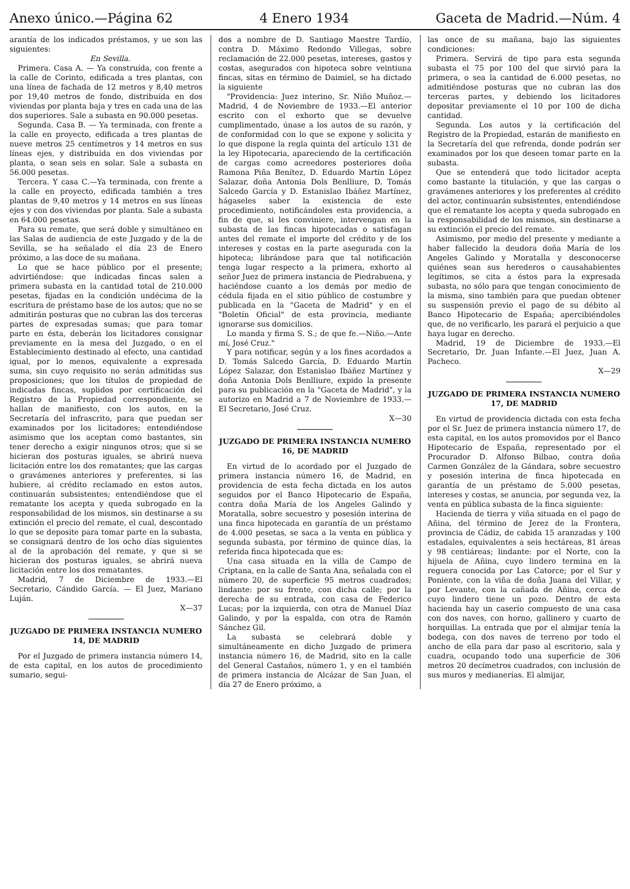Anexo único.—Página 62 4 Enero 1934 Gaceta de Madrid.—Núm. 4
arantía de los indicados préstamos, y ue son las siguientes:
En Sevilla.
Primera. Casa A. — Ya construída, con frente a la calle de Corinto, edificada a tres plantas, con una línea de fachada de 12 metros y 8,40 metros por 19,40 metros de fondo, distribuída en dos viviendas por planta baja y tres en cada una de las dos superiores. Sale a subasta en 90.000 pesetas.
Segunda. Casa B. — Ya terminada, con frente a la calle en proyecto, edificada a tres plantas de nueve metros 25 centímetros y 14 metros en sus líneas ejes, y distribuída en dos viviendas por planta, o sean seis en solar. Sale a subasta en 56.000 pesetas.
Tercera. Y casa C.—Ya terminada, con frente a la calle en proyecto, edificada también a tres plantas de 9,40 metros y 14 metros en sus líneas ejes y con dos viviendas por planta. Sale a subasta en 64.000 pesetas.
Para su remate, que será doble y simultáneo en las Salas de audiencia de este Juzgado y de la de Sevilla, se ha señalado el día 23 de Enero próximo, a las doce de su mañana.
Lo que se hace público por el presente; advirtiéndose: que indicadas fincas salen a primera subasta en la cantidad total de 210.000 pesetas, fijadas en la condición undécima de la escritura de préstamo base de los autos; que no se admitirán posturas que no cubran las dos terceras partes de expresadas sumas; que para tomar parte en ésta, deberán los licitadores consignar previamente en la mesa del Juzgado, o en el Establecimiento destinado al efecto, una cantidad igual, por lo menos, equivalente a expresada suma, sin cuyo requisito no serán admitidas sus proposiciones; que los títulos de propiedad de indicadas fincas, suplidos por certificación del Registro de la Propiedad correspondiente, se hallan de manifiesto, con los autos, en la Secretaría del infrascrito, para que puedan ser examinados por los licitadores; entendiéndose asimismo que los aceptan como bastantes, sin tener derecho a exigir ningunos otros; que si se hicieran dos posturas iguales, se abrirá nueva licitación entre los dos rematantes; que las cargas o gravámenes anteriores y preferentes, si las hubiere, al crédito reclamado en estos autos, continuarán subsistentes; entendiéndose que el rematante los acepta y queda subrogado en la responsabilidad de los mismos, sin destinarse a su extinción el precio del remate, el cual, descontado lo que se deposite para tomar parte en la subasta, se consignará dentro de los ocho días siguientes al de la aprobación del remate, y que si se hicieran dos posturas iguales, se abrirá nueva licitación entre los dos rematantes.
Madrid, 7 de Diciembre de 1933.—El Secretario, Cándido García. — El Juez, Mariano Luján.
X—37
JUZGADO DE PRIMERA INSTANCIA NUMERO 14, DE MADRID
Por el Juzgado de primera instancia número 14, de esta capital, en los autos de procedimiento sumario, segui-
dos a nombre de D. Santiago Maestre Tardío, contra D. Máximo Redondo Villegas, sobre reclamación de 22.000 pesetas, intereses, gastos y costas, asegurados con hipoteca sobre veintiuna fincas, sitas en término de Daimiel, se ha dictado la siguiente
"Providencia: Juez interino, Sr. Niño Muñoz.—Madrid, 4 de Noviembre de 1933.—El anterior escrito con el exhorto que se devuelve cumplimentado, únase a los autos de su razón, y de conformidad con lo que se expone y solicita y lo que dispone la regla quinta del artículo 131 de la ley Hipotecaria, apareciendo de la certificación de cargas como acreedores posteriores doña Ramona Piña Benítez, D. Eduardo Martín López Salazar, doña Antonia Dols Benlliure, D. Tomás Salcedo García y D. Estanislao Ibáñez Martínez, hágaseles saber la existencia de este procedimiento, notificándoles esta providencia, a fin de que, si les conviniere, intervengan en la subasta de las fincas hipotecadas o satisfagan antes del remate el importe del crédito y de los intereses y costas en la parte asegurada con la hipoteca; librándose para que tal notificación tenga lugar respecto a la primera, exhorto al señor Juez de primera instancia de Piedrabuena, y haciéndose cuanto a los demás por medio de cédula fijada en el sitio público de costumbre y publicada en la "Gaceta de Madrid" y en el "Boletín Oficial" de esta provincia, mediante ignorarse sus domicilios.
Lo manda y firma S. S.; de que fe.—Niño.—Ante mí, José Cruz."
Y para notificar, según y a los fines acordados a D. Tomás Salcedo García, D. Eduardo Martín López Salazar, don Estanislao Ibáñez Martínez y doña Antonia Dols Benlliure, expido la presente para su publicación en la "Gaceta de Madrid", y la autorizo en Madrid a 7 de Noviembre de 1933.—El Secretario, José Cruz.
X—30
JUZGADO DE PRIMERA INSTANCIA NUMERO 16, DE MADRID
En virtud de lo acordado por el Juzgado de primera instancia número 16, de Madrid, en providencia de esta fecha dictada en los autos seguidos por el Banco Hipotecario de España, contra doña María de los Angeles Galindo y Moratalla, sobre secuestro y posesión interina de una finca hipotecada en garantía de un préstamo de 4.000 pesetas, se saca a la venta en pública y segunda subasta, por término de quince días, la referida finca hipotecada que es:
Una casa situada en la villa de Campo de Criptana, en la calle de Santa Ana, señalada con el número 20, de superficie 95 metros cuadrados; lindante: por su frente, con dicha calle; por la derecha de su entrada, con casa de Federico Lucas; por la izquierda, con otra de Manuel Díaz Galindo, y por la espalda, con otra de Ramón Sánchez Gil.
La subasta se celebrará doble y simultáneamente en dicho Juzgado de primera instancia número 16, de Madrid, sito en la calle del General Castaños, número 1, y en el también de primera instancia de Alcázar de San Juan, el día 27 de Enero próximo, a
las once de su mañana, bajo las siguientes condiciones:
Primera. Servirá de tipo para esta segunda subasta el 75 por 100 del que sirvió para la primera, o sea la cantidad de 6.000 pesetas, no admitiéndose posturas que no cubran las dos terceras partes, y debiendo los licitadores depositar previamente el 10 por 100 de dicha cantidad.
Segunda. Los autos y la certificación del Registro de la Propiedad, estarán de manifiesto en la Secretaría del que refrenda, donde podrán ser examinados por los que deseen tomar parte en la subasta.
Que se entenderá que todo licitador acepta como bastante la titulación, y que las cargas o gravámenes anteriores y los preferentes al crédito del actor, continuarán subsistentes, entendiéndose que el rematante los acepta y queda subrogado en la responsabilidad de los mismos, sin destinarse a su extinción el precio del remate.
Asimismo, por medio del presente y mediante a haber fallecido la deudora doña María de los Angeles Galindo y Moratalla y desconocerse quiénes sean sus herederos o causahabientes legítimos, se cita a éstos para la expresada subasta, no sólo para que tengan conocimiento de la misma, sino también para que puedan obtener su suspensión previo el pago de su débito al Banco Hipotecario de España; apercibiéndoles que, de no verificarlo, les parará el perjuicio a que haya lugar en derecho.
Madrid, 19 de Diciembre de 1933.—El Secretario, Dr. Juan Infante.—El Juez, Juan A. Pacheco.
X—29
JUZGADO DE PRIMERA INSTANCIA NUMERO 17, DE MADRID
En virtud de providencia dictada con esta fecha por el Sr. Juez de primera instancia número 17, de esta capital, en los autos promovidos por el Banco Hipotecario de España, representado por el Procurador D. Alfonso Bilbao, contra doña Carmen González de la Gándara, sobre secuestro y posesión interina de finca hipotecada en garantía de un préstamo de 5.000 pesetas, intereses y costas, se anuncia, por segunda vez, la venta en pública subasta de la finca siguiente:
Hacienda de tierra y viña situada en el pago de Añina, del término de Jerez de la Frontera, provincia de Cádiz, de cabida 15 aranzadas y 100 estadales, equivalentes a seis hectáreas, 81 áreas y 98 centiáreas; lindante: por el Norte, con la hijuela de Añina, cuyo lindero termina en la reguera conocida por Las Catorce; por el Sur y Poniente, con la viña de doña Juana del Villar, y por Levante, con la cañada de Añina, cerca de cuyo lindero tiene un pozo. Dentro de esta hacienda hay un caserío compuesto de una casa con dos naves, con horno, gallinero y cuarto de horquillas. La entrada que por el almijar tenía la bodega, con dos naves de terreno por todo el ancho de ella para dar paso al escritorio, sala y cuadra, ocupando todo una superficie de 306 metros 20 decímetros cuadrados, con inclusión de sus muros y medianerías. El almijar,